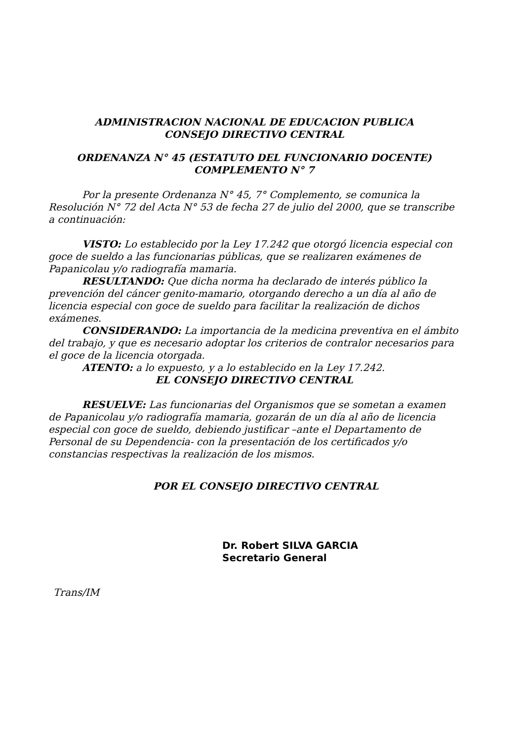ADMINISTRACION NACIONAL DE EDUCACION PUBLICA
CONSEJO DIRECTIVO CENTRAL
ORDENANZA N° 45 (ESTATUTO DEL FUNCIONARIO DOCENTE)
COMPLEMENTO N° 7
Por la presente Ordenanza N° 45, 7° Complemento, se comunica la Resolución N° 72 del Acta N° 53 de fecha 27 de julio del 2000, que se transcribe a continuación:
VISTO: Lo establecido por la Ley 17.242 que otorgó licencia especial con goce de sueldo a las funcionarias públicas, que se realizaren exámenes de Papanicolau y/o radiografía mamaria.
RESULTANDO: Que dicha norma ha declarado de interés público la prevención del cáncer genito-mamario, otorgando derecho a un día al año de licencia especial con goce de sueldo para facilitar la realización de dichos exámenes.
CONSIDERANDO: La importancia de la medicina preventiva en el ámbito del trabajo, y que es necesario adoptar los criterios de contralor necesarios para el goce de la licencia otorgada.
ATENTO: a lo expuesto, y a lo establecido en la Ley 17.242.
EL CONSEJO DIRECTIVO CENTRAL
RESUELVE: Las funcionarias del Organismos que se sometan a examen de Papanicolau y/o radiografía mamaria, gozarán de un día al año de licencia especial con goce de sueldo, debiendo justificar –ante el Departamento de Personal de su Dependencia- con la presentación de los certificados y/o constancias respectivas la realización de los mismos.
POR EL CONSEJO DIRECTIVO CENTRAL
Dr. Robert SILVA GARCIA
Secretario General
Trans/IM